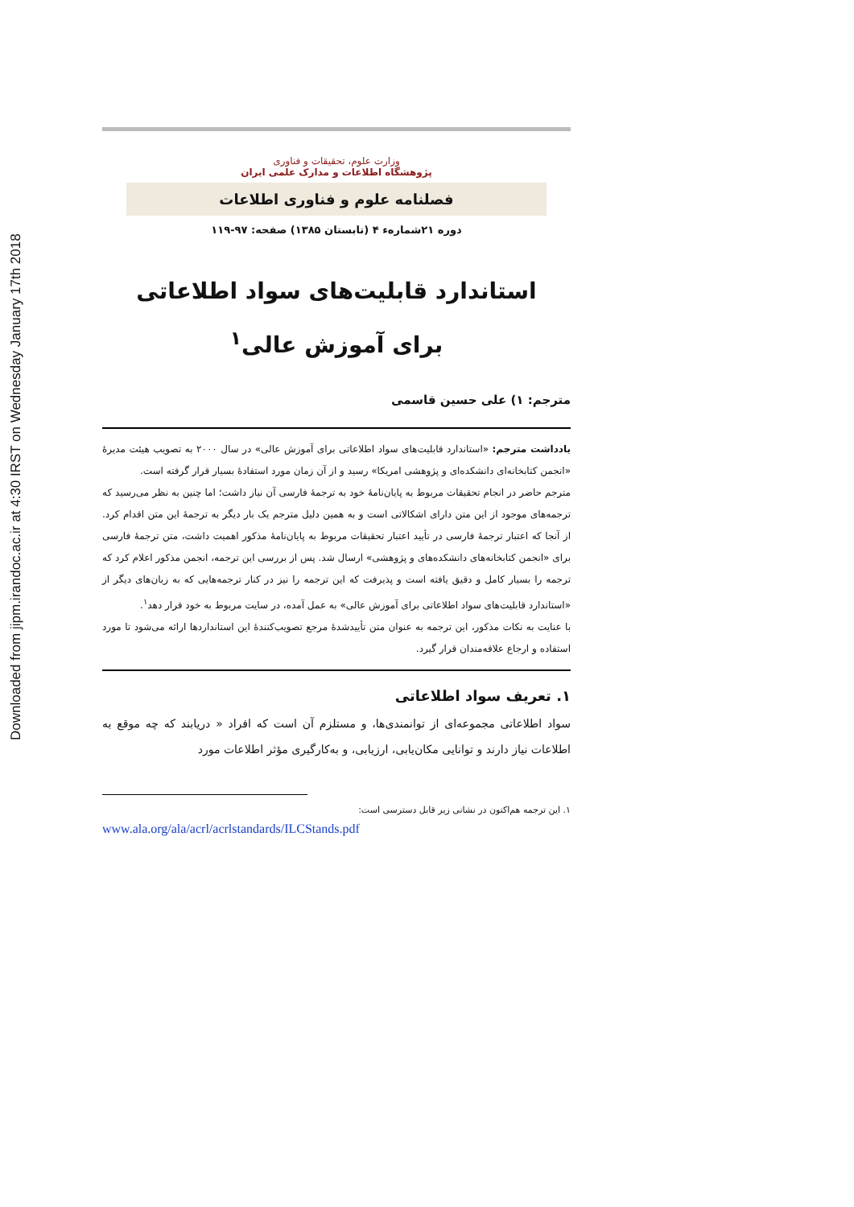Downloaded from jipm.irandoc.ac.ir at 4:30 IRST on Wednesday January 17th 2018
وزارت علوم، تحقیقات و فناوری
پژوهشگاه اطلاعات و مدارک علمی ایران
فصلنامه علوم و فناوری اطلاعات
دوره ۲۱شماره‌ء ۴ (تابستان ۱۳۸۵) صفحه: ۹۷-۱۱۹
استاندارد قابلیت‌های سواد اطلاعاتی
برای آموزش عالی<sup>۱</sup>
مترجم: ۱) علی حسین قاسمی
یادداشت مترجم: «استاندارد قابلیت‌های سواد اطلاعاتی برای آموزش عالی» در سال ۲۰۰۰ به تصویب هیئت مدیرهٔ «انجمن کتابخانه‌ای دانشکده‌ای و پژوهشی امریکا» رسید و از آن زمان مورد استفادهٔ بسیار قرار گرفته است.
مترجم حاضر در انجام تحقیقات مربوط به پایان‌نامهٔ خود به ترجمهٔ فارسی آن نیاز داشت؛ اما چنین به نظر می‌رسید که ترجمه‌های موجود از این متن دارای اشکالاتی است و به همین دلیل مترجم یک بار دیگر به ترجمهٔ این متن اقدام کرد. از آنجا که اعتبار ترجمهٔ فارسی در تأیید اعتبار تحقیقات مربوط به پایان‌نامهٔ مذکور اهمیت داشت، متن ترجمهٔ فارسی برای «انجمن کتابخانه‌های دانشکده‌های و پژوهشی» ارسال شد. پس از بررسی این ترجمه، انجمن مذکور اعلام کرد که ترجمه را بسیار کامل و دقیق یافته است و پذیرفت که این ترجمه را نیز در کنار ترجمه‌هایی که به زبان‌های دیگر از «استاندارد قابلیت‌های سواد اطلاعاتی برای آموزش عالی» به عمل آمده، در سایت مربوط به خود قرار دهد<sup>۱</sup>.
با عنایت به نکات مذکور، این ترجمه به عنوان متن تأییدشدهٔ مرجع تصویب‌کنندهٔ این استانداردها ارائه می‌شود تا مورد استفاده و ارجاع علاقه‌مندان قرار گیرد.
۱. تعریف سواد اطلاعاتی
سواد اطلاعاتی مجموعه‌ای از توانمندی‌ها، و مستلزم آن است که افراد « دریابند که چه موقع به اطلاعات نیاز دارند و توانایی مکان‌یابی، ارزیابی، و به‌کارگیری مؤثر اطلاعات مورد
۱. این ترجمه هم‌اکنون در نشانی زیر قابل دسترسی است:
www.ala.org/ala/acrl/acrlstandards/ILCStands.pdf